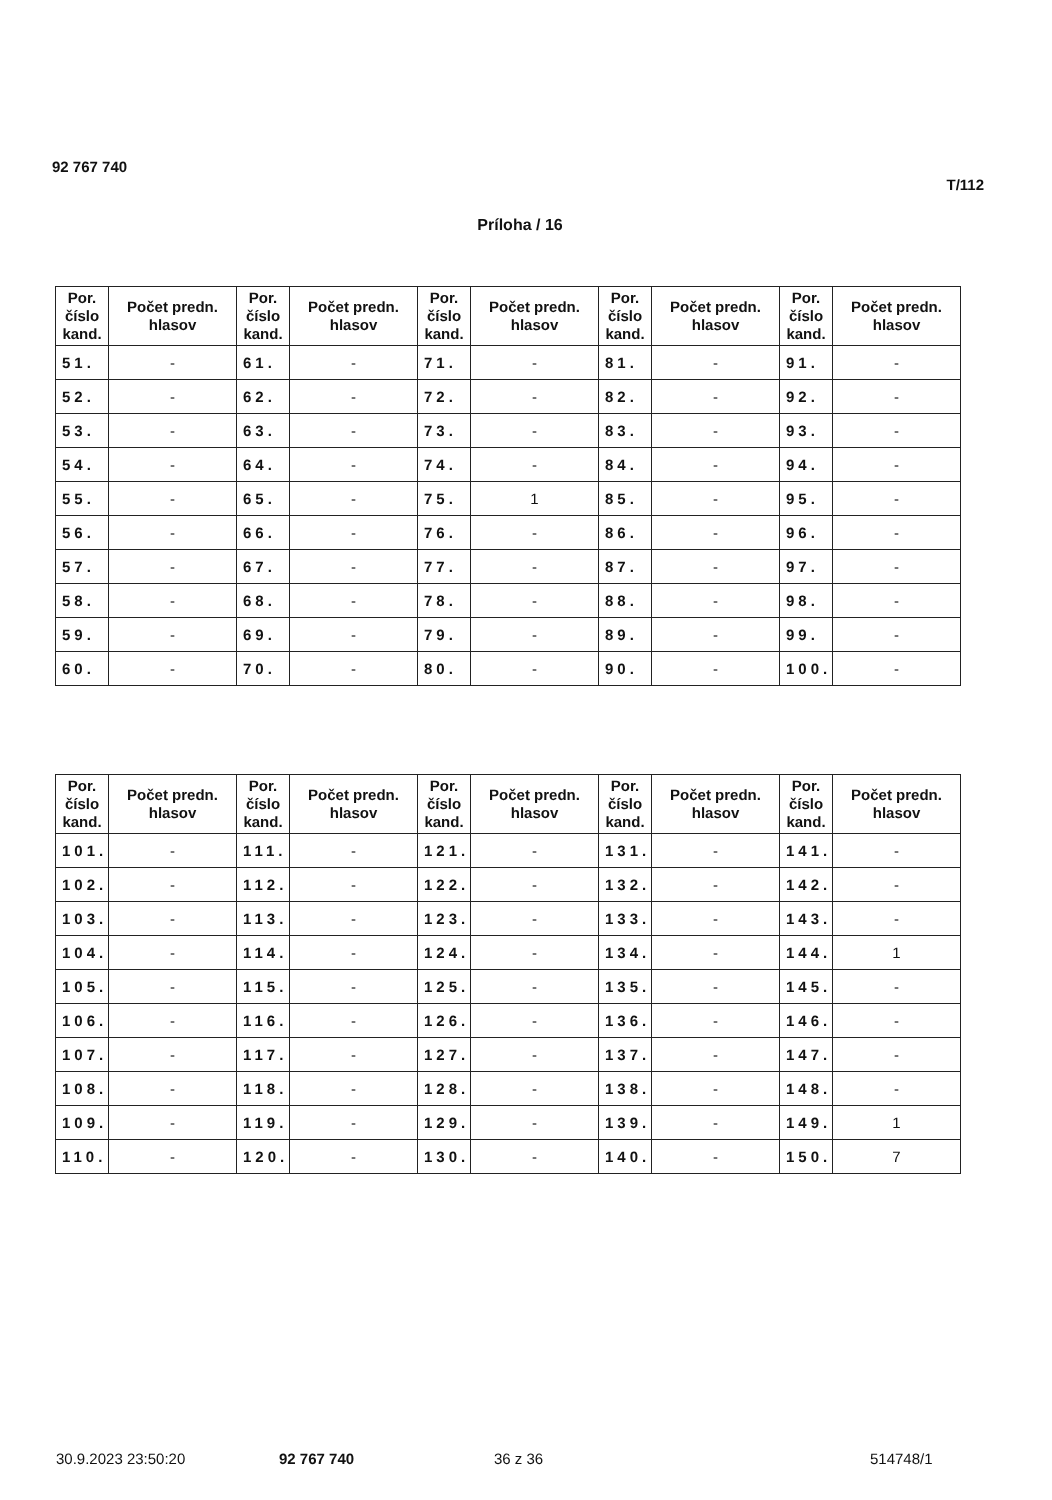92 767 740
T/112
Príloha / 16
| Por. číslo kand. | Počet predn. hlasov | Por. číslo kand. | Počet predn. hlasov | Por. číslo kand. | Počet predn. hlasov | Por. číslo kand. | Počet predn. hlasov | Por. číslo kand. | Počet predn. hlasov |
| --- | --- | --- | --- | --- | --- | --- | --- | --- | --- |
| 51. | - | 61. | - | 71. | - | 81. | - | 91. | - |
| 52. | - | 62. | - | 72. | - | 82. | - | 92. | - |
| 53. | - | 63. | - | 73. | - | 83. | - | 93. | - |
| 54. | - | 64. | - | 74. | - | 84. | - | 94. | - |
| 55. | - | 65. | - | 75. | 1 | 85. | - | 95. | - |
| 56. | - | 66. | - | 76. | - | 86. | - | 96. | - |
| 57. | - | 67. | - | 77. | - | 87. | - | 97. | - |
| 58. | - | 68. | - | 78. | - | 88. | - | 98. | - |
| 59. | - | 69. | - | 79. | - | 89. | - | 99. | - |
| 60. | - | 70. | - | 80. | - | 90. | - | 100. | - |
| Por. číslo kand. | Počet predn. hlasov | Por. číslo kand. | Počet predn. hlasov | Por. číslo kand. | Počet predn. hlasov | Por. číslo kand. | Počet predn. hlasov | Por. číslo kand. | Počet predn. hlasov |
| --- | --- | --- | --- | --- | --- | --- | --- | --- | --- |
| 101. | - | 111. | - | 121. | - | 131. | - | 141. | - |
| 102. | - | 112. | - | 122. | - | 132. | - | 142. | - |
| 103. | - | 113. | - | 123. | - | 133. | - | 143. | - |
| 104. | - | 114. | - | 124. | - | 134. | - | 144. | 1 |
| 105. | - | 115. | - | 125. | - | 135. | - | 145. | - |
| 106. | - | 116. | - | 126. | - | 136. | - | 146. | - |
| 107. | - | 117. | - | 127. | - | 137. | - | 147. | - |
| 108. | - | 118. | - | 128. | - | 138. | - | 148. | - |
| 109. | - | 119. | - | 129. | - | 139. | - | 149. | 1 |
| 110. | - | 120. | - | 130. | - | 140. | - | 150. | 7 |
30.9.2023 23:50:20 92 767 740 36 z 36 514748/1